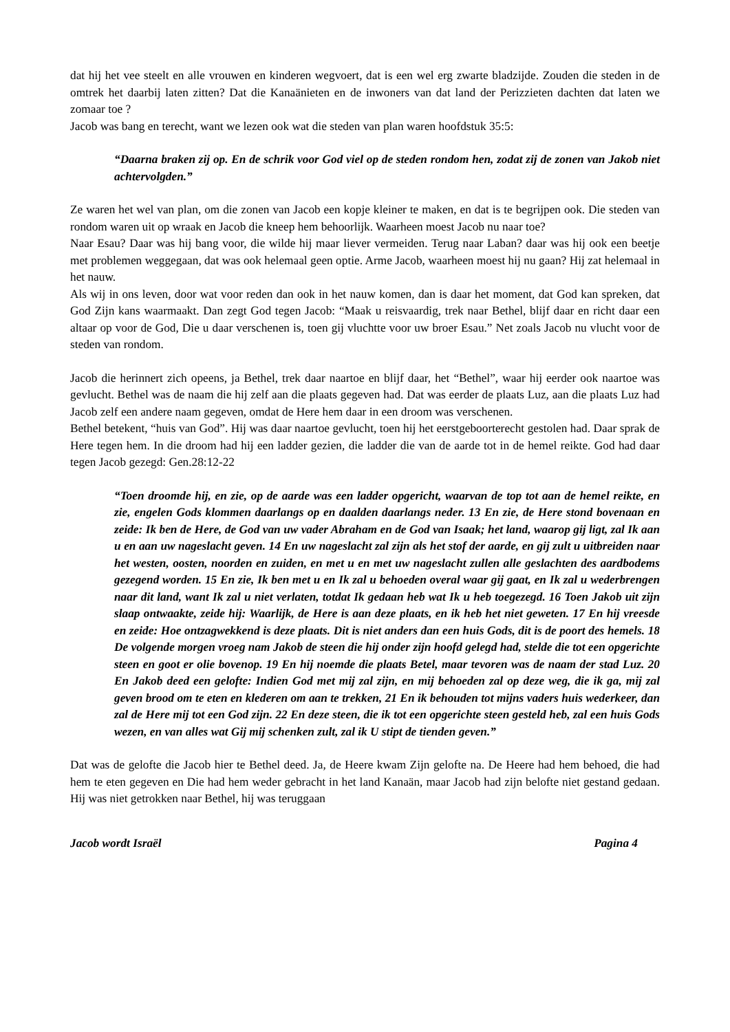dat hij het vee steelt en alle vrouwen en kinderen wegvoert, dat is een wel erg zwarte bladzijde. Zouden die steden in de omtrek het daarbij laten zitten? Dat die Kanaänieten en de inwoners van dat land der Perizzieten dachten dat laten we zomaar toe ?
Jacob was bang en terecht, want we lezen ook wat die steden van plan waren hoofdstuk 35:5:
“Daarna braken zij op. En de schrik voor God viel op de steden rondom hen, zodat zij de zonen van Jakob niet achtervolgden.”
Ze waren het wel van plan, om die zonen van Jacob een kopje kleiner te maken, en dat is te begrijpen ook. Die steden van rondom waren uit op wraak en Jacob die kneep hem behoorlijk. Waarheen moest Jacob nu naar toe?
Naar Esau? Daar was hij bang voor, die wilde hij maar liever vermeiden. Terug naar Laban? daar was hij ook een beetje met problemen weggegaan, dat was ook helemaal geen optie. Arme Jacob, waarheen moest hij nu gaan? Hij zat helemaal in het nauw.
Als wij in ons leven, door wat voor reden dan ook in het nauw komen, dan is daar het moment, dat God kan spreken, dat God Zijn kans waarmaakt. Dan zegt God tegen Jacob: “Maak u reisvaardig, trek naar Bethel, blijf daar en richt daar een altaar op voor de God, Die u daar verschenen is, toen gij vluchtte voor uw broer Esau.” Net zoals Jacob nu vlucht voor de steden van rondom.
Jacob die herinnert zich opeens, ja Bethel, trek daar naartoe en blijf daar, het “Bethel”, waar hij eerder ook naartoe was gevlucht. Bethel was de naam die hij zelf aan die plaats gegeven had. Dat was eerder de plaats Luz, aan die plaats Luz had Jacob zelf een andere naam gegeven, omdat de Here hem daar in een droom was verschenen.
Bethel betekent, “huis van God”. Hij was daar naartoe gevlucht, toen hij het eerstgeboorterecht gestolen had. Daar sprak de Here tegen hem. In die droom had hij een ladder gezien, die ladder die van de aarde tot in de hemel reikte. God had daar tegen Jacob gezegd: Gen.28:12-22
“Toen droomde hij, en zie, op de aarde was een ladder opgericht, waarvan de top tot aan de hemel reikte, en zie, engelen Gods klommen daarlangs op en daalden daarlangs neder. 13 En zie, de Here stond bovenaan en zeide: Ik ben de Here, de God van uw vader Abraham en de God van Isaak; het land, waarop gij ligt, zal Ik aan u en aan uw nageslacht geven. 14 En uw nageslacht zal zijn als het stof der aarde, en gij zult u uitbreiden naar het westen, oosten, noorden en zuiden, en met u en met uw nageslacht zullen alle geslachten des aardbodems gezegend worden. 15 En zie, Ik ben met u en Ik zal u behoeden overal waar gij gaat, en Ik zal u wederbrengen naar dit land, want Ik zal u niet verlaten, totdat Ik gedaan heb wat Ik u heb toegezegd. 16 Toen Jakob uit zijn slaap ontwaakte, zeide hij: Waarlijk, de Here is aan deze plaats, en ik heb het niet geweten. 17 En hij vreesde en zeide: Hoe ontzagwekkend is deze plaats. Dit is niet anders dan een huis Gods, dit is de poort des hemels. 18 De volgende morgen vroeg nam Jakob de steen die hij onder zijn hoofd gelegd had, stelde die tot een opgerichte steen en goot er olie bovenop. 19 En hij noemde die plaats Betel, maar tevoren was de naam der stad Luz. 20 En Jakob deed een gelofte: Indien God met mij zal zijn, en mij behoeden zal op deze weg, die ik ga, mij zal geven brood om te eten en klederen om aan te trekken, 21 En ik behouden tot mijns vaders huis wederkeer, dan zal de Here mij tot een God zijn. 22 En deze steen, die ik tot een opgerichte steen gesteld heb, zal een huis Gods wezen, en van alles wat Gij mij schenken zult, zal ik U stipt de tienden geven.”
Dat was de gelofte die Jacob hier te Bethel deed. Ja, de Heere kwam Zijn gelofte na. De Heere had hem behoed, die had hem te eten gegeven en Die had hem weder gebracht in het land Kanaän, maar Jacob had zijn belofte niet gestand gedaan. Hij was niet getrokken naar Bethel, hij was teruggaan
Jacob wordt Israël Pagina 4